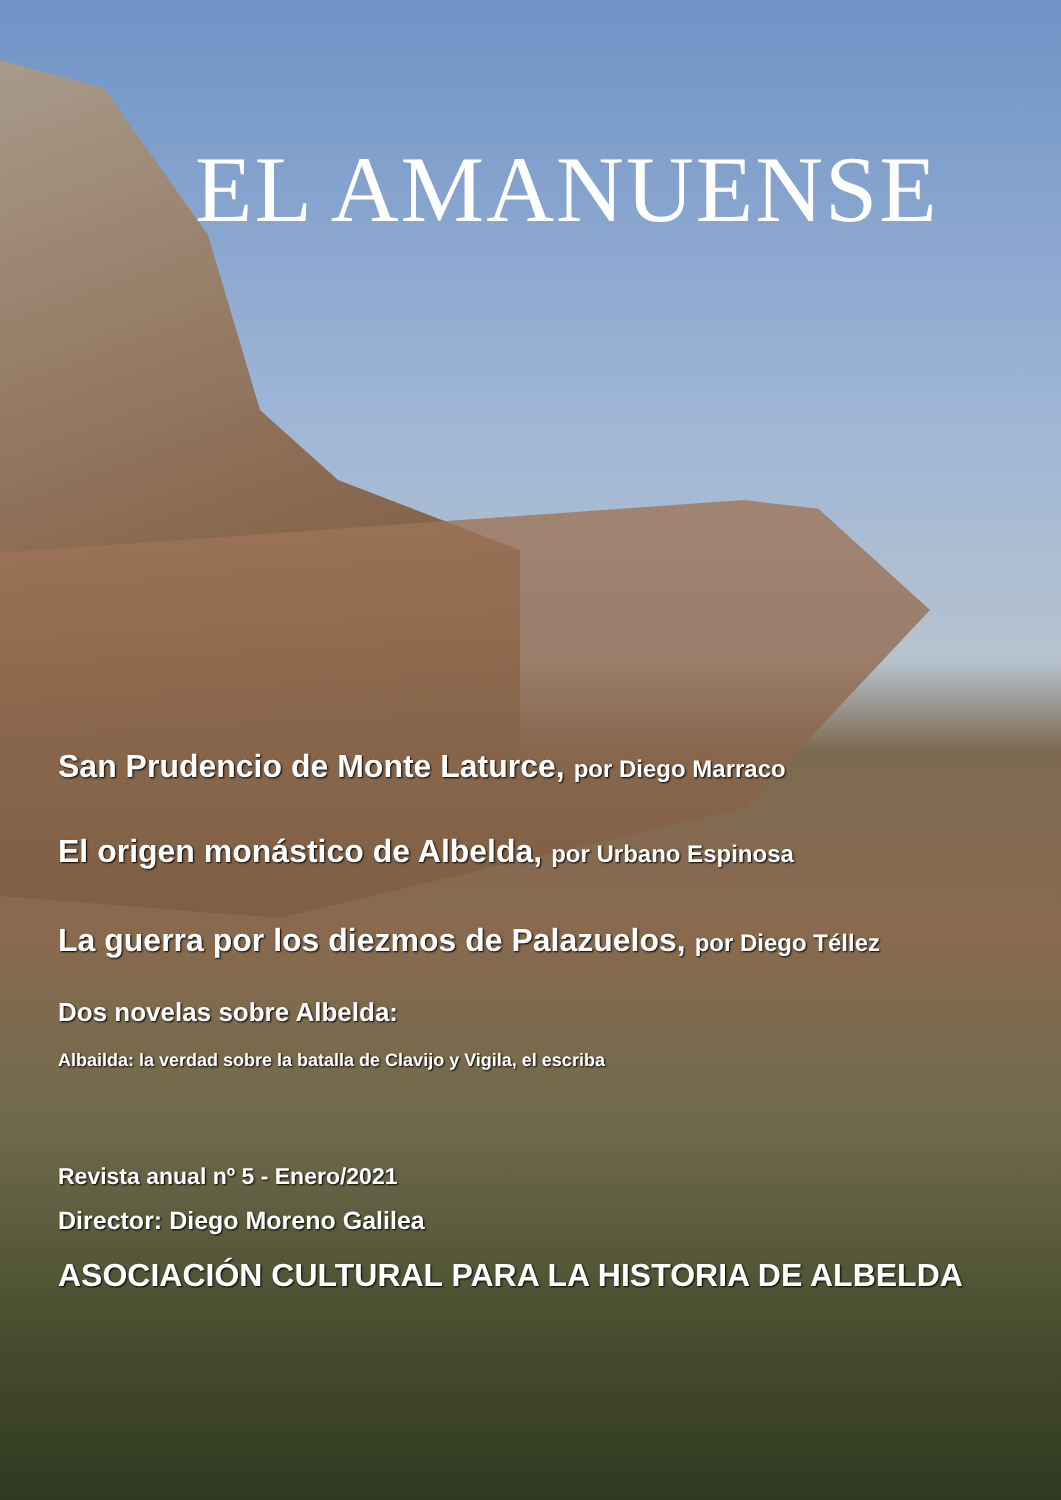EL AMANUENSE
San Prudencio de Monte Laturce, por Diego Marraco
El origen monástico de Albelda, por Urbano Espinosa
La guerra por los diezmos de Palazuelos, por Diego Téllez
Dos novelas sobre Albelda:
Albailda: la verdad sobre la batalla de Clavijo y Vigila, el escriba
Revista anual nº 5 - Enero/2021
Director: Diego Moreno Galilea
ASOCIACIÓN CULTURAL PARA LA HISTORIA DE ALBELDA